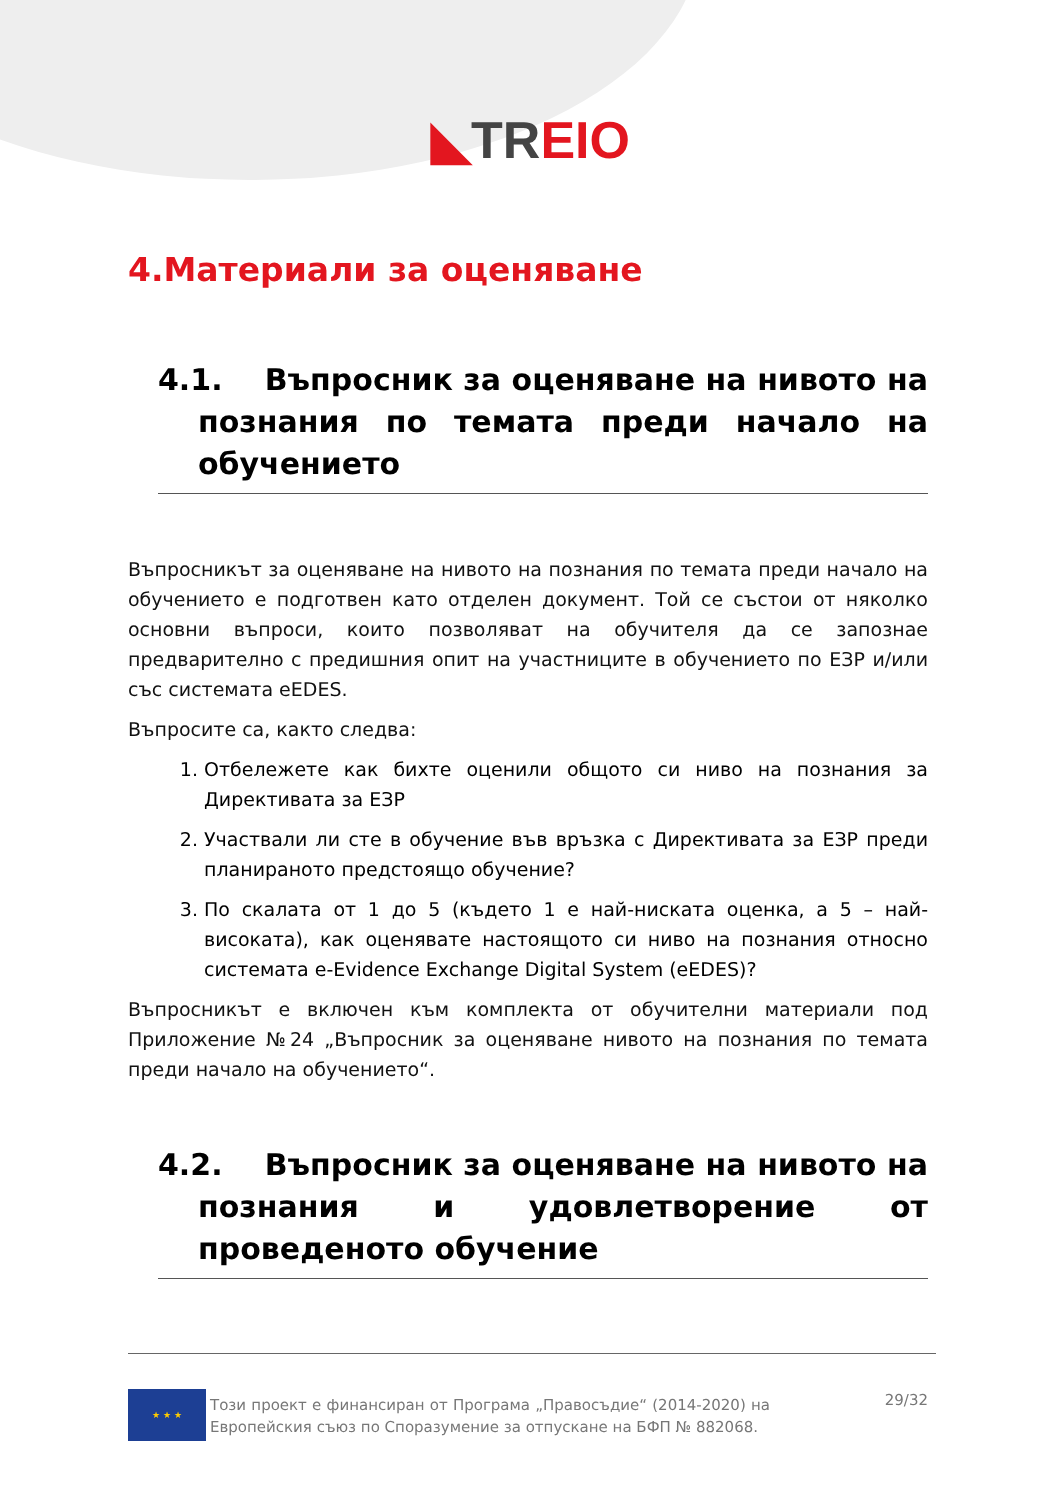◣TREIO
4.Материали за оценяване
4.1. Въпросник за оценяване на нивото на познания по темата преди начало на обучението
Въпросникът за оценяване на нивото на познания по темата преди начало на обучението е подготвен като отделен документ. Той се състои от няколко основни въпроси, които позволяват на обучителя да се запознае предварително с предишния опит на участниците в обучението по ЕЗР и/или със системата eEDES.
Въпросите са, както следва:
1. Отбележете как бихте оценили общото си ниво на познания за Директивата за ЕЗР
2. Участвали ли сте в обучение във връзка с Директивата за ЕЗР преди планираното предстоящо обучение?
3. По скалата от 1 до 5 (където 1 е най-ниската оценка, а 5 – най-високата), как оценявате настоящото си ниво на познания относно системата e-Evidence Exchange Digital System (eEDES)?
Въпросникът е включен към комплекта от обучителни материали под Приложение №24 „Въпросник за оценяване нивото на познания по темата преди начало на обучението“.
4.2. Въпросник за оценяване на нивото на познания и удовлетворение от проведеното обучение
★ ★ ★
Този проект е финансиран от Програма „Правосъдие“ (2014-2020) на Европейския съюз по Споразумение за отпускане на БФП № 882068.
29/32